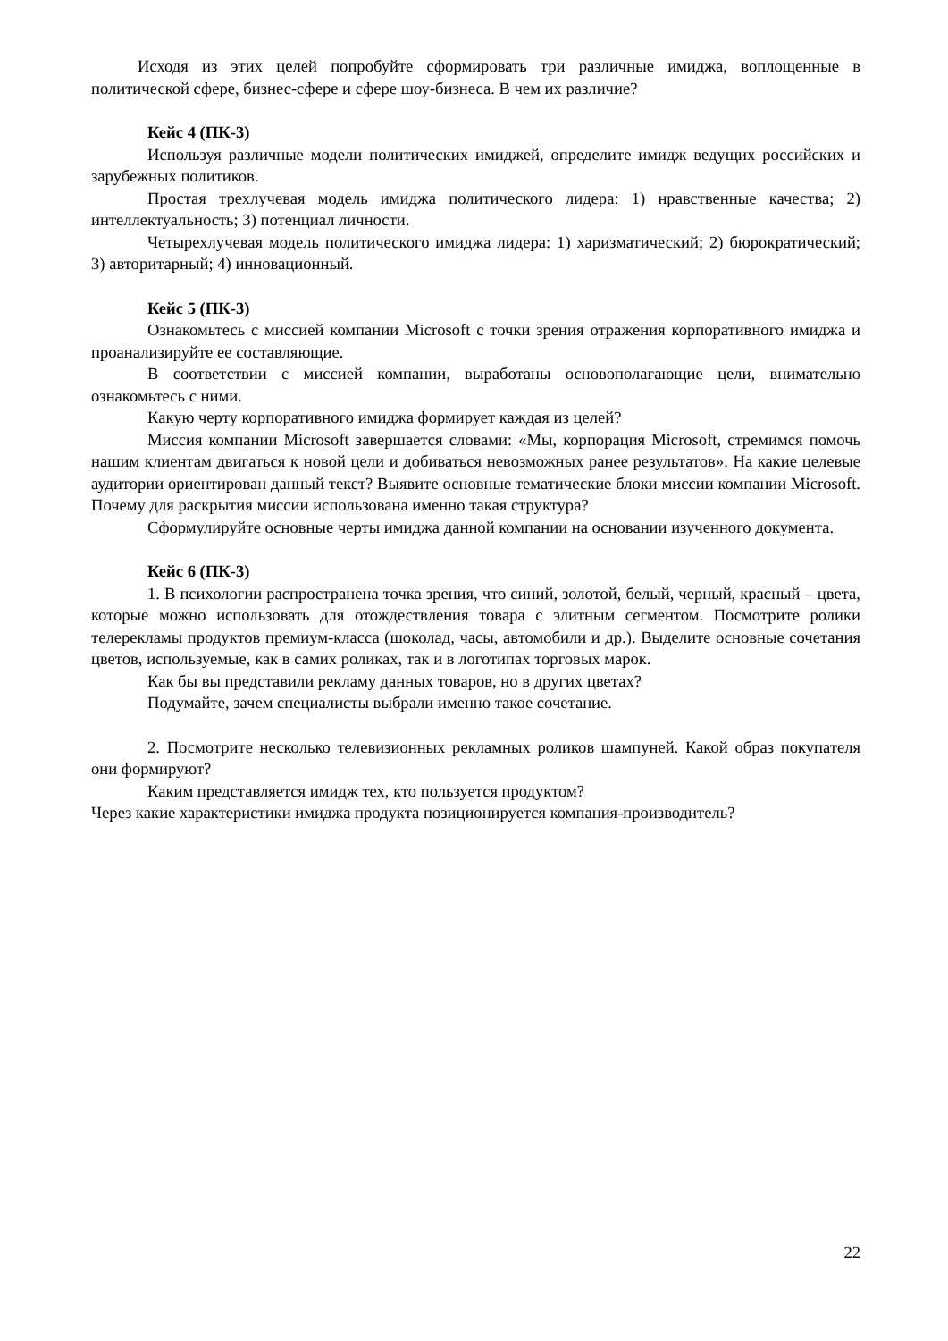Исходя из этих целей попробуйте сформировать три различные имиджа, воплощенные в политической сфере, бизнес-сфере и сфере шоу-бизнеса. В чем их различие?
Кейс 4 (ПК-3)
Используя различные модели политических имиджей, определите имидж ведущих российских и зарубежных политиков.
Простая трехлучевая модель имиджа политического лидера: 1) нравственные качества; 2) интеллектуальность; 3) потенциал личности.
Четырехлучевая модель политического имиджа лидера: 1) харизматический; 2) бюрократический; 3) авторитарный; 4) инновационный.
Кейс 5 (ПК-3)
Ознакомьтесь с миссией компании Microsoft с точки зрения отражения корпоративного имиджа и проанализируйте ее составляющие.
В соответствии с миссией компании, выработаны основополагающие цели, внимательно ознакомьтесь с ними.
Какую черту корпоративного имиджа формирует каждая из целей?
Миссия компании Microsoft завершается словами: «Мы, корпорация Microsoft, стремимся помочь нашим клиентам двигаться к новой цели и добиваться невозможных ранее результатов». На какие целевые аудитории ориентирован данный текст? Выявите основные тематические блоки миссии компании Microsoft. Почему для раскрытия миссии использована именно такая структура?
Сформулируйте основные черты имиджа данной компании на основании изученного документа.
Кейс 6 (ПК-3)
1. В психологии распространена точка зрения, что синий, золотой, белый, черный, красный – цвета, которые можно использовать для отождествления товара с элитным сегментом. Посмотрите ролики телерекламы продуктов премиум-класса (шоколад, часы, автомобили и др.). Выделите основные сочетания цветов, используемые, как в самих роликах, так и в логотипах торговых марок.
Как бы вы представили рекламу данных товаров, но в других цветах?
Подумайте, зачем специалисты выбрали именно такое сочетание.
2. Посмотрите несколько телевизионных рекламных роликов шампуней. Какой образ покупателя они формируют?
Каким представляется имидж тех, кто пользуется продуктом?
Через какие характеристики имиджа продукта позиционируется компания-производитель?
22